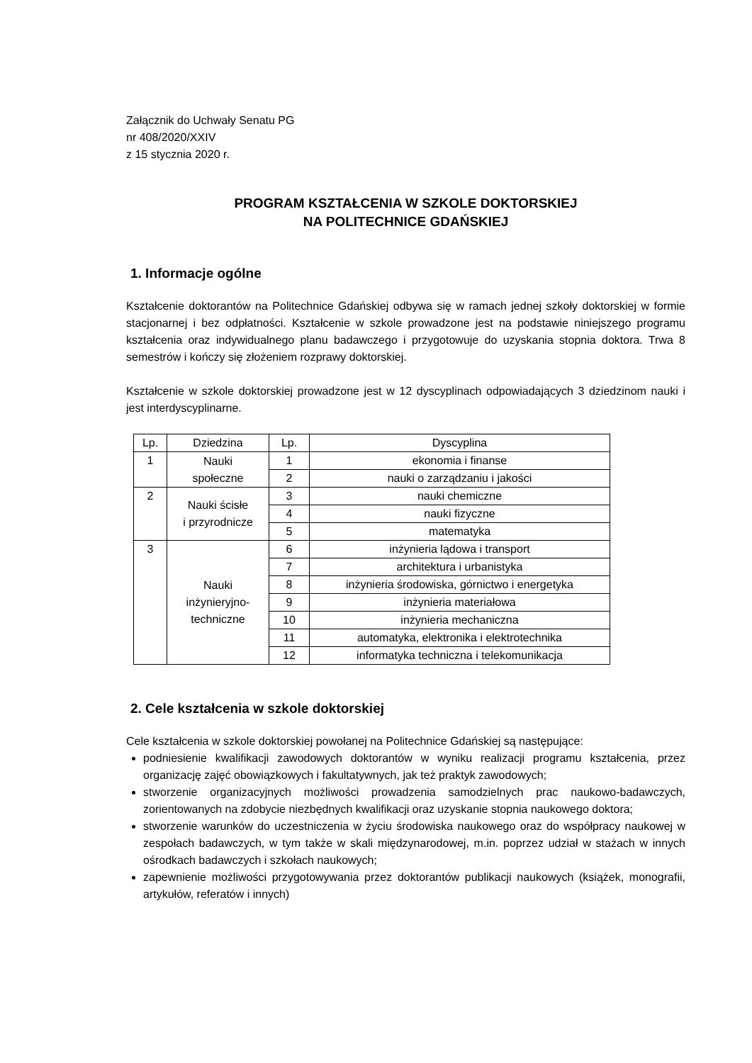Załącznik do Uchwały Senatu PG
nr 408/2020/XXIV
z 15 stycznia 2020 r.
PROGRAM KSZTAŁCENIA W SZKOLE DOKTORSKIEJ
NA POLITECHNICE GDAŃSKIEJ
1. Informacje ogólne
Kształcenie doktorantów na Politechnice Gdańskiej odbywa się w ramach jednej szkoły doktorskiej w formie stacjonarnej i bez odpłatności. Kształcenie w szkole prowadzone jest na podstawie niniejszego programu kształcenia oraz indywidualnego planu badawczego i przygotowuje do uzyskania stopnia doktora. Trwa 8 semestrów i kończy się złożeniem rozprawy doktorskiej.
Kształcenie w szkole doktorskiej prowadzone jest w 12 dyscyplinach odpowiadających 3 dziedzinom nauki i jest interdyscyplinarne.
| Lp. | Dziedzina | Lp. | Dyscyplina |
| --- | --- | --- | --- |
| 1 | Nauki społeczne | 1 | ekonomia i finanse |
| | | 2 | nauki o zarządzaniu i jakości |
| 2 | Nauki ścisłe i przyrodnicze | 3 | nauki chemiczne |
| | | 4 | nauki fizyczne |
| | | 5 | matematyka |
| 3 | Nauki inżynieryjno- techniczne | 6 | inżynieria lądowa i transport |
| | | 7 | architektura i urbanistyka |
| | | 8 | inżynieria środowiska, górnictwo i energetyka |
| | | 9 | inżynieria materiałowa |
| | | 10 | inżynieria mechaniczna |
| | | 11 | automatyka, elektronika i elektrotechnika |
| | | 12 | informatyka techniczna i telekomunikacja |
2. Cele kształcenia w szkole doktorskiej
Cele kształcenia w szkole doktorskiej powołanej na Politechnice Gdańskiej są następujące:
podniesienie kwalifikacji zawodowych doktorantów w wyniku realizacji programu kształcenia, przez organizację zajęć obowiązkowych i fakultatywnych, jak też praktyk zawodowych;
stworzenie organizacyjnych możliwości prowadzenia samodzielnych prac naukowo-badawczych, zorientowanych na zdobycie niezbędnych kwalifikacji oraz uzyskanie stopnia naukowego doktora;
stworzenie warunków do uczestniczenia w życiu środowiska naukowego oraz do współpracy naukowej w zespołach badawczych, w tym także w skali międzynarodowej, m.in. poprzez udział w stażach w innych ośrodkach badawczych i szkołach naukowych;
zapewnienie możliwości przygotowywania przez doktorantów publikacji naukowych (książek, monografii, artykułów, referatów i innych)